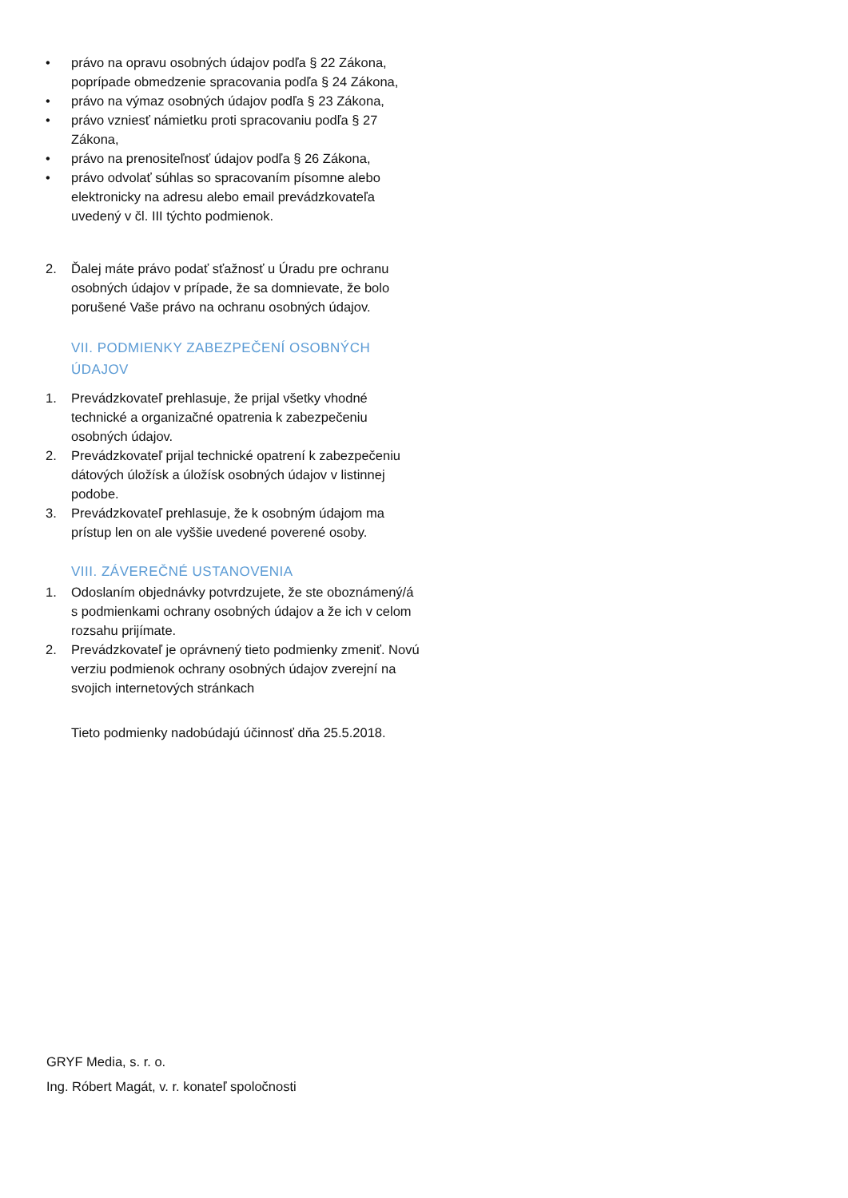• právo na opravu osobných údajov podľa § 22 Zákona, poprípade obmedzenie spracovania podľa § 24 Zákona,
• právo na výmaz osobných údajov podľa § 23 Zákona,
• právo vzniesť námietku proti spracovaniu podľa § 27 Zákona,
• právo na prenositeľnosť údajov podľa § 26 Zákona,
• právo odvolať súhlas so spracovaním písomne alebo elektronicky na adresu alebo email prevádzkovateľa uvedený v čl. III týchto podmienok.
2. Ďalej máte právo podať sťažnosť u Úradu pre ochranu osobných údajov v prípade, že sa domnievate, že bolo porušené Vaše právo na ochranu osobných údajov.
VII. PODMIENKY ZABEZPEČENÍ OSOBNÝCH ÚDAJOV
1. Prevádzkovateľ prehlasuje, že prijal všetky vhodné technické a organizačné opatrenia k zabezpečeniu osobných údajov.
2. Prevádzkovateľ prijal technické opatrení k zabezpečeniu dátových úložísk a úložísk osobných údajov v listinnej podobe.
3. Prevádzkovateľ prehlasuje, že k osobným údajom ma prístup len on ale vyššie uvedené poverené osoby.
VIII. ZÁVEREČNÉ USTANOVENIA
1. Odoslaním objednávky potvrdzujete, že ste oboznámený/á s podmienkami ochrany osobných údajov a že ich v celom rozsahu prijímate.
2. Prevádzkovateľ je oprávnený tieto podmienky zmeniť. Novú verziu podmienok ochrany osobných údajov zverejní na svojich internetových stránkach
Tieto podmienky nadobúdajú účinnosť dňa 25.5.2018.
GRYF Media, s. r. o.
Ing. Róbert Magát, v. r. konateľ spoločnosti